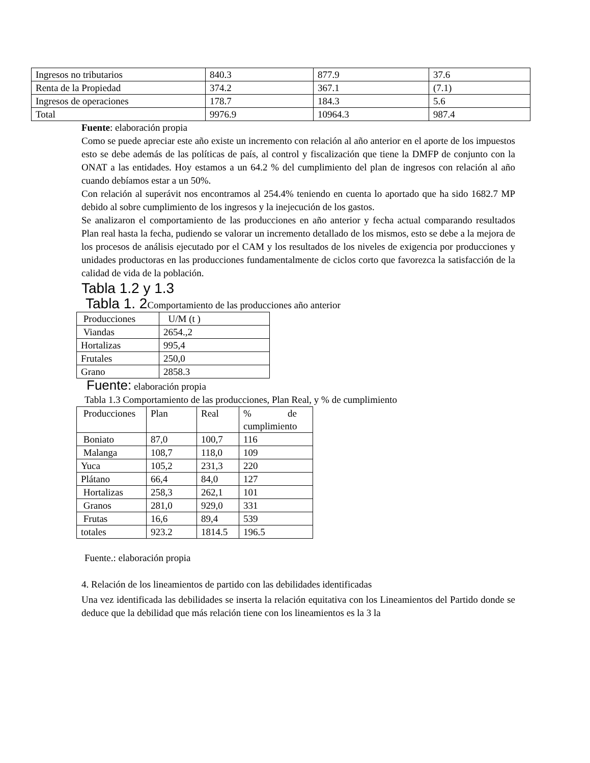| Ingresos no tributarios | 840.3 | 877.9 | 37.6 |
| Renta de la Propiedad | 374.2 | 367.1 | (7.1) |
| Ingresos de operaciones | 178.7 | 184.3 | 5.6 |
| Total | 9976.9 | 10964.3 | 987.4 |
Fuente: elaboración propia
Como se puede apreciar este año existe un incremento con relación al año anterior en el aporte de los impuestos esto se debe además de las políticas de país, al control y fiscalización que tiene la DMFP de conjunto con la ONAT a las entidades. Hoy estamos a un 64.2 % del cumplimiento del plan de ingresos con relación al año cuando debíamos estar a un 50%.
Con relación al superávit nos encontramos al 254.4% teniendo en cuenta lo aportado que ha sido 1682.7 MP debido al sobre cumplimiento de los ingresos y la inejecución de los gastos.
Se analizaron el comportamiento de las producciones en año anterior y fecha actual comparando resultados Plan real hasta la fecha, pudiendo se valorar un incremento detallado de los mismos, esto se debe a la mejora de los procesos de análisis ejecutado por el CAM y los resultados de los niveles de exigencia por producciones y unidades productoras en las producciones fundamentalmente de ciclos corto que favorezca la satisfacción de la calidad de vida de la población.
Tabla 1.2 y 1.3
Tabla 1. 2 Comportamiento de las producciones año anterior
| Producciones | U/M (t ) |
| Viandas | 2654.,2 |
| Hortalizas | 995,4 |
| Frutales | 250,0 |
| Grano | 2858.3 |
Fuente: elaboración propia
Tabla 1.3 Comportamiento de las producciones, Plan Real, y % de cumplimiento
| Producciones | Plan | Real | % de cumplimiento |
| Boniato | 87,0 | 100,7 | 116 |
| Malanga | 108,7 | 118,0 | 109 |
| Yuca | 105,2 | 231,3 | 220 |
| Plátano | 66,4 | 84,0 | 127 |
| Hortalizas | 258,3 | 262,1 | 101 |
| Granos | 281,0 | 929,0 | 331 |
| Frutas | 16,6 | 89,4 | 539 |
| totales | 923.2 | 1814.5 | 196.5 |
Fuente.: elaboración propia
4. Relación de los lineamientos de partido con las debilidades identificadas
Una vez identificada las debilidades se inserta la relación equitativa con los Lineamientos del Partido donde se deduce que la debilidad que más relación tiene con los lineamientos es la 3 la